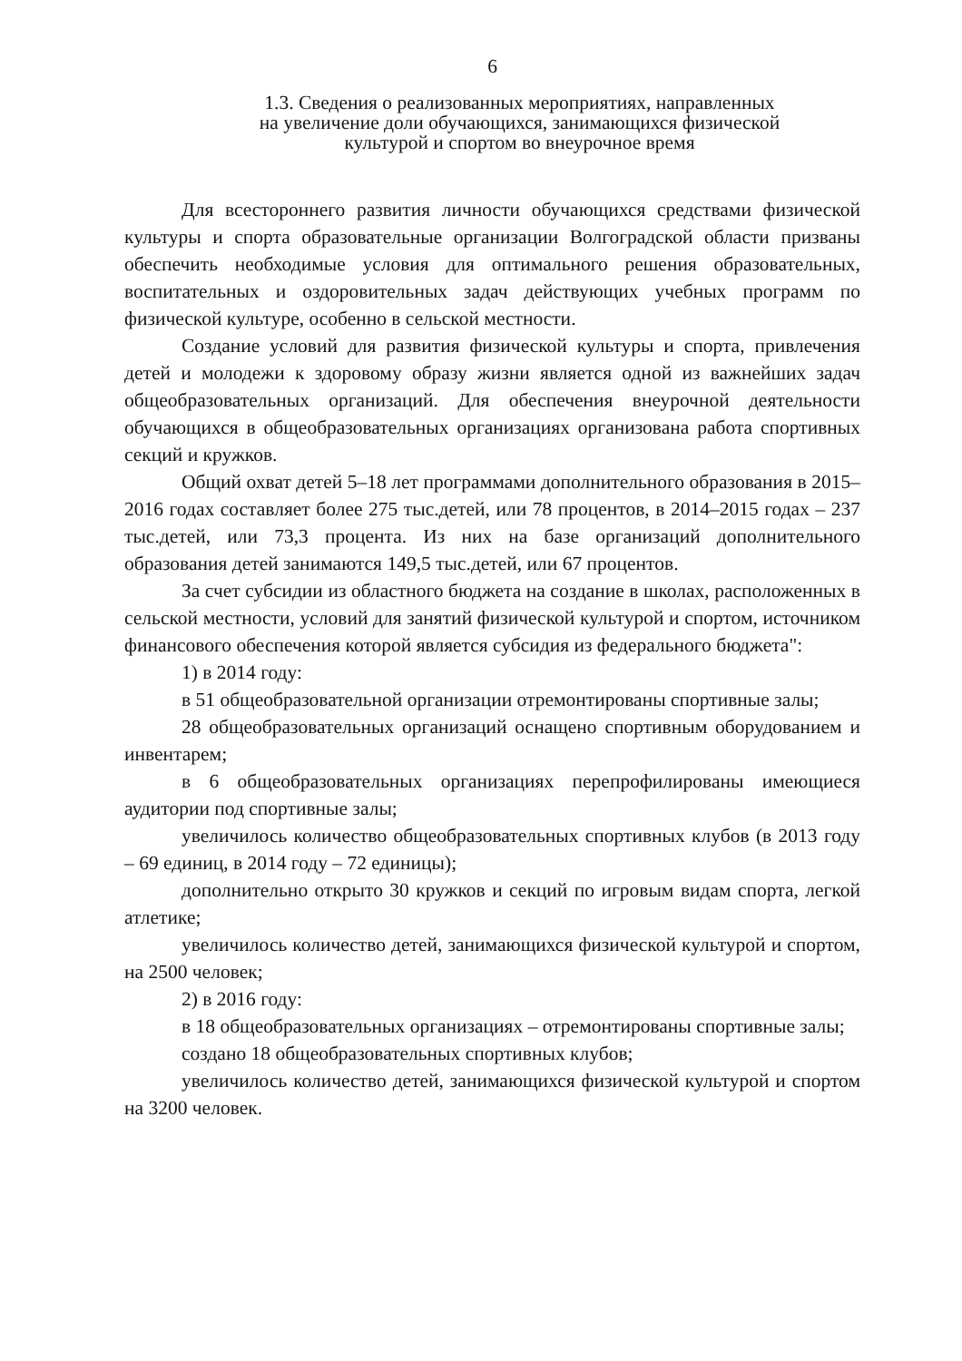6
1.3. Сведения о реализованных мероприятиях, направленных
на увеличение доли обучающихся, занимающихся физической
культурой и спортом во внеурочное время
Для всестороннего развития личности обучающихся средствами физической культуры и спорта образовательные организации Волгоградской области призваны обеспечить необходимые условия для оптимального решения образовательных, воспитательных и оздоровительных задач действующих учебных программ по физической культуре, особенно в сельской местности.
Создание условий для развития физической культуры и спорта, привлечения детей и молодежи к здоровому образу жизни является одной из важнейших задач общеобразовательных организаций. Для обеспечения внеурочной деятельности обучающихся в общеобразовательных организациях организована работа спортивных секций и кружков.
Общий охват детей 5–18 лет программами дополнительного образования в 2015–2016 годах составляет более 275 тыс.детей, или 78 процентов, в 2014–2015 годах – 237 тыс.детей, или 73,3 процента. Из них на базе организаций дополнительного образования детей занимаются 149,5 тыс.детей, или 67 процентов.
За счет субсидии из областного бюджета на создание в школах, расположенных в сельской местности, условий для занятий физической культурой и спортом, источником финансового обеспечения которой является субсидия из федерального бюджета":
1) в 2014 году:
в 51 общеобразовательной организации отремонтированы спортивные залы;
28 общеобразовательных организаций оснащено спортивным оборудованием и инвентарем;
в 6 общеобразовательных организациях перепрофилированы имеющиеся аудитории под спортивные залы;
увеличилось количество общеобразовательных спортивных клубов (в 2013 году – 69 единиц, в 2014 году – 72 единицы);
дополнительно открыто 30 кружков и секций по игровым видам спорта, легкой атлетике;
увеличилось количество детей, занимающихся физической культурой и спортом, на 2500 человек;
2) в 2016 году:
в 18 общеобразовательных организациях – отремонтированы спортивные залы;
создано 18 общеобразовательных спортивных клубов;
увеличилось количество детей, занимающихся физической культурой и спортом на 3200 человек.